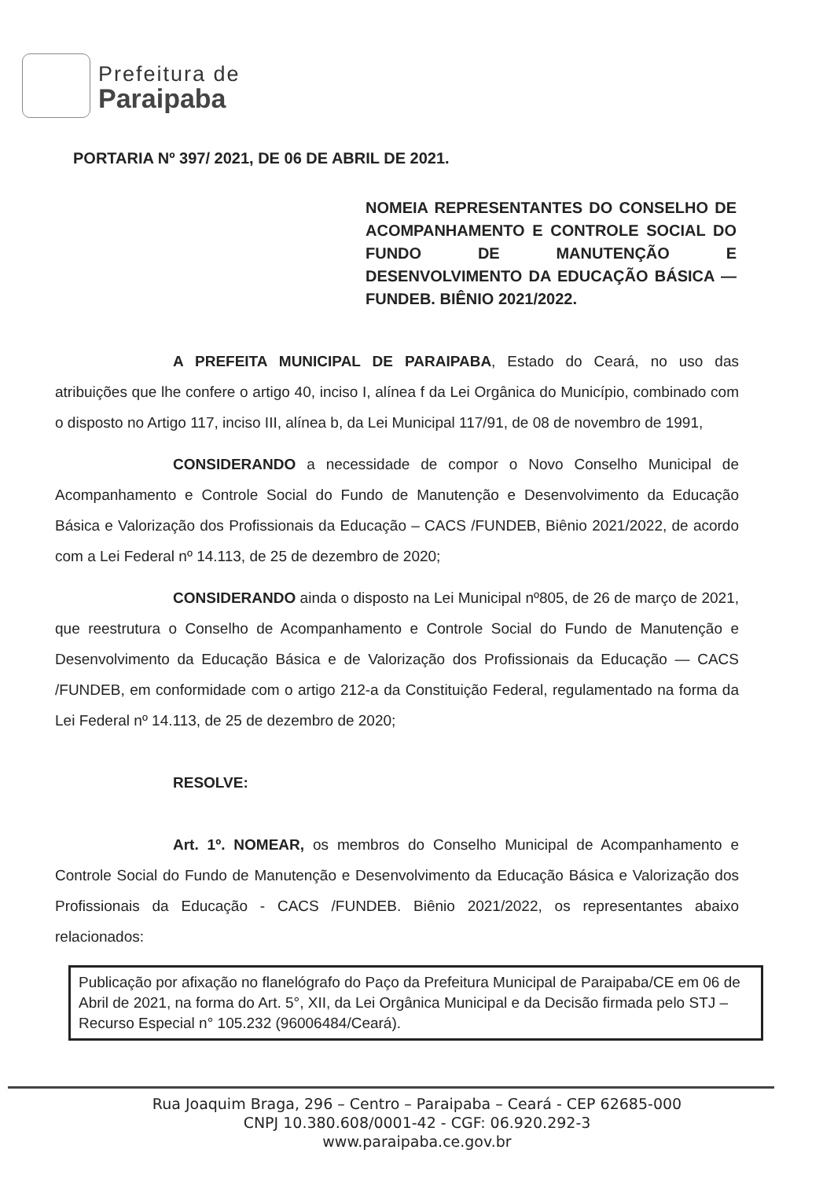Prefeitura de
Paraipaba
PORTARIA Nº 397/ 2021, DE 06 DE ABRIL DE 2021.
NOMEIA REPRESENTANTES DO CONSELHO DE ACOMPANHAMENTO E CONTROLE SOCIAL DO FUNDO DE MANUTENÇÃO E DESENVOLVIMENTO DA EDUCAÇÃO BÁSICA — FUNDEB. BIÊNIO 2021/2022.
A PREFEITA MUNICIPAL DE PARAIPABA, Estado do Ceará, no uso das atribuições que lhe confere o artigo 40, inciso I, alínea f da Lei Orgânica do Município, combinado com o disposto no Artigo 117, inciso III, alínea b, da Lei Municipal 117/91, de 08 de novembro de 1991,
CONSIDERANDO a necessidade de compor o Novo Conselho Municipal de Acompanhamento e Controle Social do Fundo de Manutenção e Desenvolvimento da Educação Básica e Valorização dos Profissionais da Educação – CACS /FUNDEB, Biênio 2021/2022, de acordo com a Lei Federal nº 14.113, de 25 de dezembro de 2020;
CONSIDERANDO ainda o disposto na Lei Municipal nº805, de 26 de março de 2021, que reestrutura o Conselho de Acompanhamento e Controle Social do Fundo de Manutenção e Desenvolvimento da Educação Básica e de Valorização dos Profissionais da Educação — CACS /FUNDEB, em conformidade com o artigo 212-a da Constituição Federal, regulamentado na forma da Lei Federal nº 14.113, de 25 de dezembro de 2020;
RESOLVE:
Art. 1º. NOMEAR, os membros do Conselho Municipal de Acompanhamento e Controle Social do Fundo de Manutenção e Desenvolvimento da Educação Básica e Valorização dos Profissionais da Educação - CACS /FUNDEB. Biênio 2021/2022, os representantes abaixo relacionados:
Publicação por afixação no flanelógrafo do Paço da Prefeitura Municipal de Paraipaba/CE em 06 de Abril de 2021, na forma do Art. 5°, XII, da Lei Orgânica Municipal e da Decisão firmada pelo STJ – Recurso Especial n° 105.232 (96006484/Ceará).
Rua Joaquim Braga, 296 – Centro – Paraipaba – Ceará - CEP 62685-000
CNPJ 10.380.608/0001-42 - CGF: 06.920.292-3
www.paraipaba.ce.gov.br